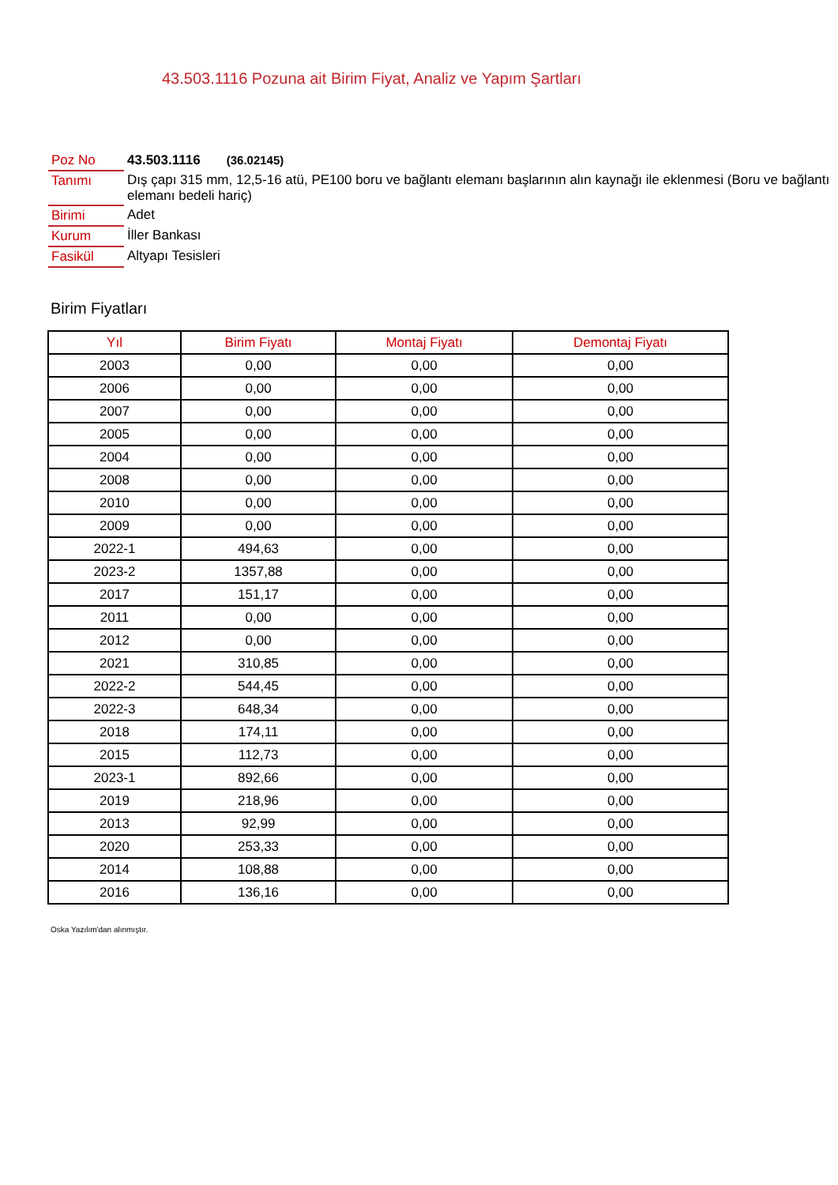43.503.1116 Pozuna ait Birim Fiyat, Analiz ve Yapım Şartları
| Poz No | 43.503.1116 (36.02145) |
| Tanımı | Dış çapı 315 mm, 12,5-16 atü, PE100 boru ve bağlantı elemanı başlarının alın kaynağı ile eklenmesi (Boru ve bağlantı elemanı bedeli hariç) |
| Birimi | Adet |
| Kurum | İller Bankası |
| Fasikül | Altyapı Tesisleri |
Birim Fiyatları
| Yıl | Birim Fiyatı | Montaj Fiyatı | Demontaj Fiyatı |
| --- | --- | --- | --- |
| 2003 | 0,00 | 0,00 | 0,00 |
| 2006 | 0,00 | 0,00 | 0,00 |
| 2007 | 0,00 | 0,00 | 0,00 |
| 2005 | 0,00 | 0,00 | 0,00 |
| 2004 | 0,00 | 0,00 | 0,00 |
| 2008 | 0,00 | 0,00 | 0,00 |
| 2010 | 0,00 | 0,00 | 0,00 |
| 2009 | 0,00 | 0,00 | 0,00 |
| 2022-1 | 494,63 | 0,00 | 0,00 |
| 2023-2 | 1357,88 | 0,00 | 0,00 |
| 2017 | 151,17 | 0,00 | 0,00 |
| 2011 | 0,00 | 0,00 | 0,00 |
| 2012 | 0,00 | 0,00 | 0,00 |
| 2021 | 310,85 | 0,00 | 0,00 |
| 2022-2 | 544,45 | 0,00 | 0,00 |
| 2022-3 | 648,34 | 0,00 | 0,00 |
| 2018 | 174,11 | 0,00 | 0,00 |
| 2015 | 112,73 | 0,00 | 0,00 |
| 2023-1 | 892,66 | 0,00 | 0,00 |
| 2019 | 218,96 | 0,00 | 0,00 |
| 2013 | 92,99 | 0,00 | 0,00 |
| 2020 | 253,33 | 0,00 | 0,00 |
| 2014 | 108,88 | 0,00 | 0,00 |
| 2016 | 136,16 | 0,00 | 0,00 |
Oska Yazılım'dan alınmıştır.